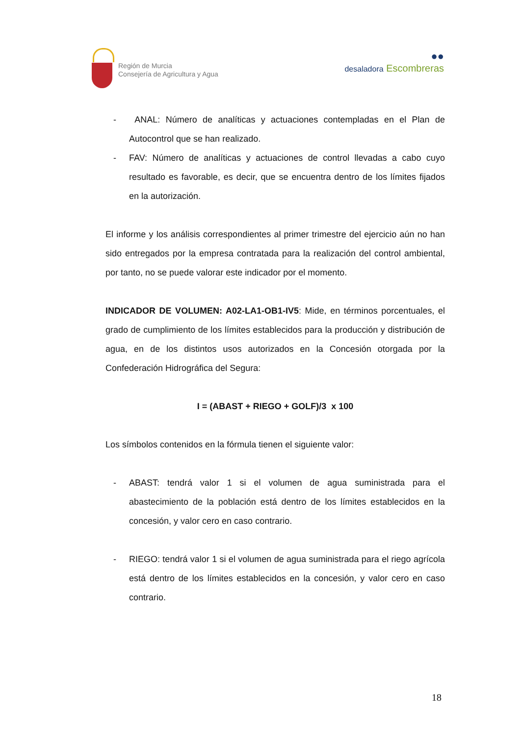Región de Murcia
Consejería de Agricultura y Agua
●●
desaladora Escombreras
- ANAL: Número de analíticas y actuaciones contempladas en el Plan de Autocontrol que se han realizado.
- FAV: Número de analíticas y actuaciones de control llevadas a cabo cuyo resultado es favorable, es decir, que se encuentra dentro de los límites fijados en la autorización.
El informe y los análisis correspondientes al primer trimestre del ejercicio aún no han sido entregados por la empresa contratada para la realización del control ambiental, por tanto, no se puede valorar este indicador por el momento.
INDICADOR DE VOLUMEN: A02-LA1-OB1-IV5: Mide, en términos porcentuales, el grado de cumplimiento de los límites establecidos para la producción y distribución de agua, en de los distintos usos autorizados en la Concesión otorgada por la Confederación Hidrográfica del Segura:
I = (ABAST + RIEGO + GOLF)/3 x 100
Los símbolos contenidos en la fórmula tienen el siguiente valor:
- ABAST: tendrá valor 1 si el volumen de agua suministrada para el abastecimiento de la población está dentro de los límites establecidos en la concesión, y valor cero en caso contrario.
- RIEGO: tendrá valor 1 si el volumen de agua suministrada para el riego agrícola está dentro de los límites establecidos en la concesión, y valor cero en caso contrario.
18